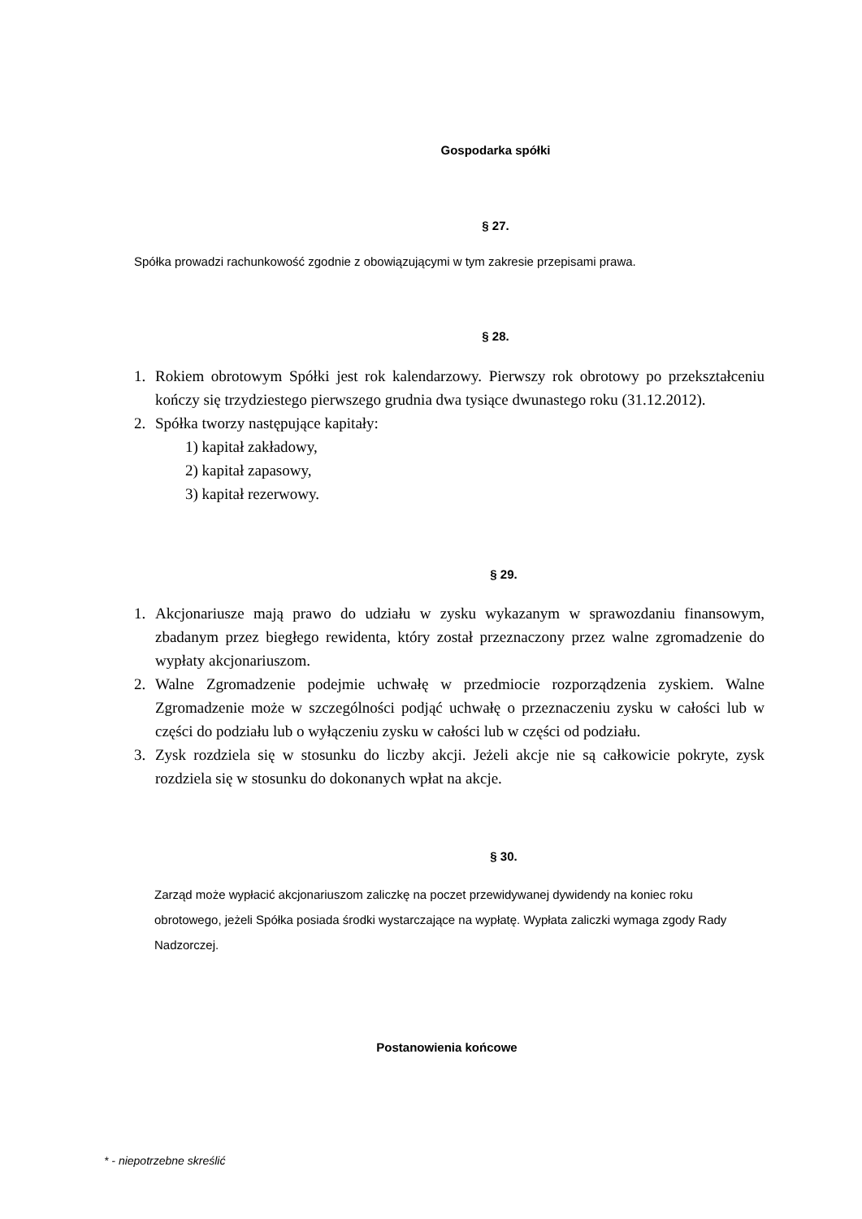Gospodarka spółki
§ 27.
Spółka prowadzi rachunkowość zgodnie z obowiązującymi w tym zakresie przepisami prawa.
§ 28.
1. Rokiem obrotowym Spółki jest rok kalendarzowy. Pierwszy rok obrotowy po przekształceniu kończy się trzydziestego pierwszego grudnia dwa tysiące dwunastego roku (31.12.2012).
2. Spółka tworzy następujące kapitały:
1) kapitał zakładowy,
2) kapitał zapasowy,
3) kapitał rezerwowy.
§ 29.
1. Akcjonariusze mają prawo do udziału w zysku wykazanym w sprawozdaniu finansowym, zbadanym przez biegłego rewidenta, który został przeznaczony przez walne zgromadzenie do wypłaty akcjonariuszom.
2. Walne Zgromadzenie podejmie uchwałę w przedmiocie rozporządzenia zyskiem. Walne Zgromadzenie może w szczególności podjąć uchwałę o przeznaczeniu zysku w całości lub w części do podziału lub o wyłączeniu zysku w całości lub w części od podziału.
3. Zysk rozdziela się w stosunku do liczby akcji. Jeżeli akcje nie są całkowicie pokryte, zysk rozdziela się w stosunku do dokonanych wpłat na akcje.
§ 30.
Zarząd może wypłacić akcjonariuszom zaliczkę na poczet przewidywanej dywidendy na koniec roku obrotowego, jeżeli Spółka posiada środki wystarczające na wypłatę. Wypłata zaliczki wymaga zgody Rady Nadzorczej.
Postanowienia końcowe
* - niepotrzebne skreślić